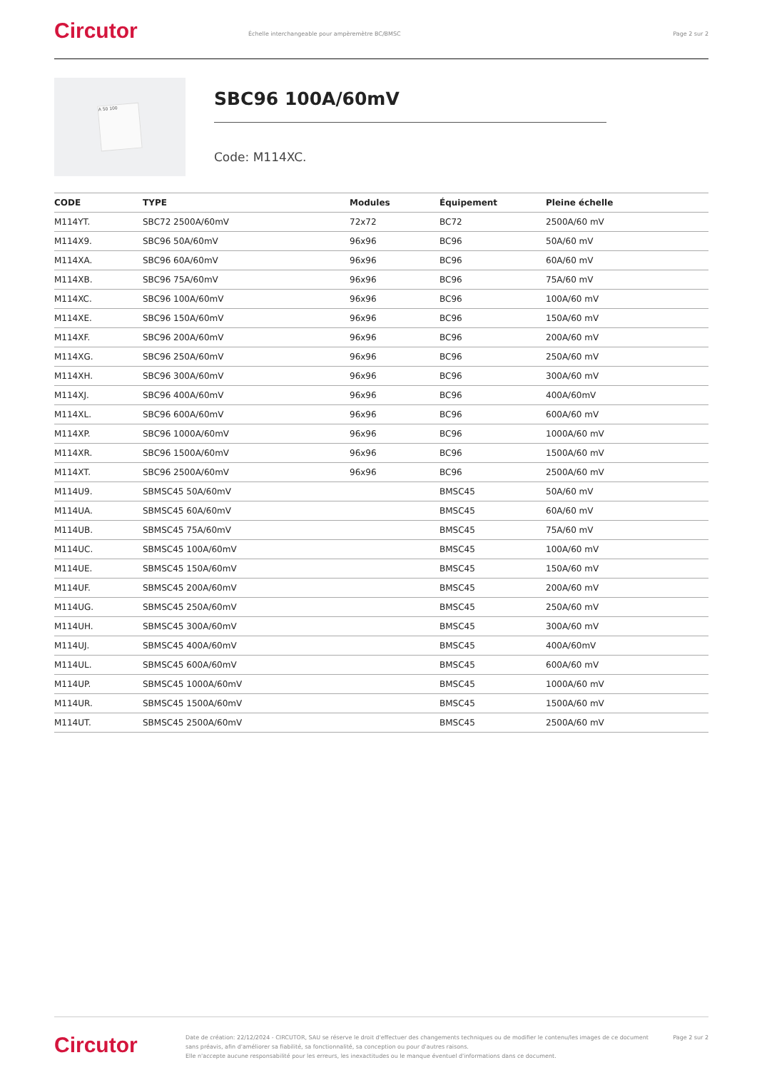Circutor
Échelle interchangeable pour ampèremètre BC/BMSC
Page 2 sur 2
A 50 100
SBC96 100A/60mV
Code: M114XC.
| CODE | TYPE | Modules | Équipement | Pleine échelle |
| --- | --- | --- | --- | --- |
| M114YT. | SBC72 2500A/60mV | 72x72 | BC72 | 2500A/60 mV |
| M114X9. | SBC96 50A/60mV | 96x96 | BC96 | 50A/60 mV |
| M114XA. | SBC96 60A/60mV | 96x96 | BC96 | 60A/60 mV |
| M114XB. | SBC96 75A/60mV | 96x96 | BC96 | 75A/60 mV |
| M114XC. | SBC96 100A/60mV | 96x96 | BC96 | 100A/60 mV |
| M114XE. | SBC96 150A/60mV | 96x96 | BC96 | 150A/60 mV |
| M114XF. | SBC96 200A/60mV | 96x96 | BC96 | 200A/60 mV |
| M114XG. | SBC96 250A/60mV | 96x96 | BC96 | 250A/60 mV |
| M114XH. | SBC96 300A/60mV | 96x96 | BC96 | 300A/60 mV |
| M114XJ. | SBC96 400A/60mV | 96x96 | BC96 | 400A/60mV |
| M114XL. | SBC96 600A/60mV | 96x96 | BC96 | 600A/60 mV |
| M114XP. | SBC96 1000A/60mV | 96x96 | BC96 | 1000A/60 mV |
| M114XR. | SBC96 1500A/60mV | 96x96 | BC96 | 1500A/60 mV |
| M114XT. | SBC96 2500A/60mV | 96x96 | BC96 | 2500A/60 mV |
| M114U9. | SBMSC45 50A/60mV | | BMSC45 | 50A/60 mV |
| M114UA. | SBMSC45 60A/60mV | | BMSC45 | 60A/60 mV |
| M114UB. | SBMSC45 75A/60mV | | BMSC45 | 75A/60 mV |
| M114UC. | SBMSC45 100A/60mV | | BMSC45 | 100A/60 mV |
| M114UE. | SBMSC45 150A/60mV | | BMSC45 | 150A/60 mV |
| M114UF. | SBMSC45 200A/60mV | | BMSC45 | 200A/60 mV |
| M114UG. | SBMSC45 250A/60mV | | BMSC45 | 250A/60 mV |
| M114UH. | SBMSC45 300A/60mV | | BMSC45 | 300A/60 mV |
| M114UJ. | SBMSC45 400A/60mV | | BMSC45 | 400A/60mV |
| M114UL. | SBMSC45 600A/60mV | | BMSC45 | 600A/60 mV |
| M114UP. | SBMSC45 1000A/60mV | | BMSC45 | 1000A/60 mV |
| M114UR. | SBMSC45 1500A/60mV | | BMSC45 | 1500A/60 mV |
| M114UT. | SBMSC45 2500A/60mV | | BMSC45 | 2500A/60 mV |
Circutor
Date de création: 22/12/2024 - CIRCUTOR, SAU se réserve le droit d'effectuer des changements techniques ou de modifier le contenu/les images de ce document sans préavis, afin d'améliorer sa fiabilité, sa fonctionnalité, sa conception ou pour d'autres raisons.
Elle n'accepte aucune responsabilité pour les erreurs, les inexactitudes ou le manque éventuel d'informations dans ce document.
Page 2 sur 2